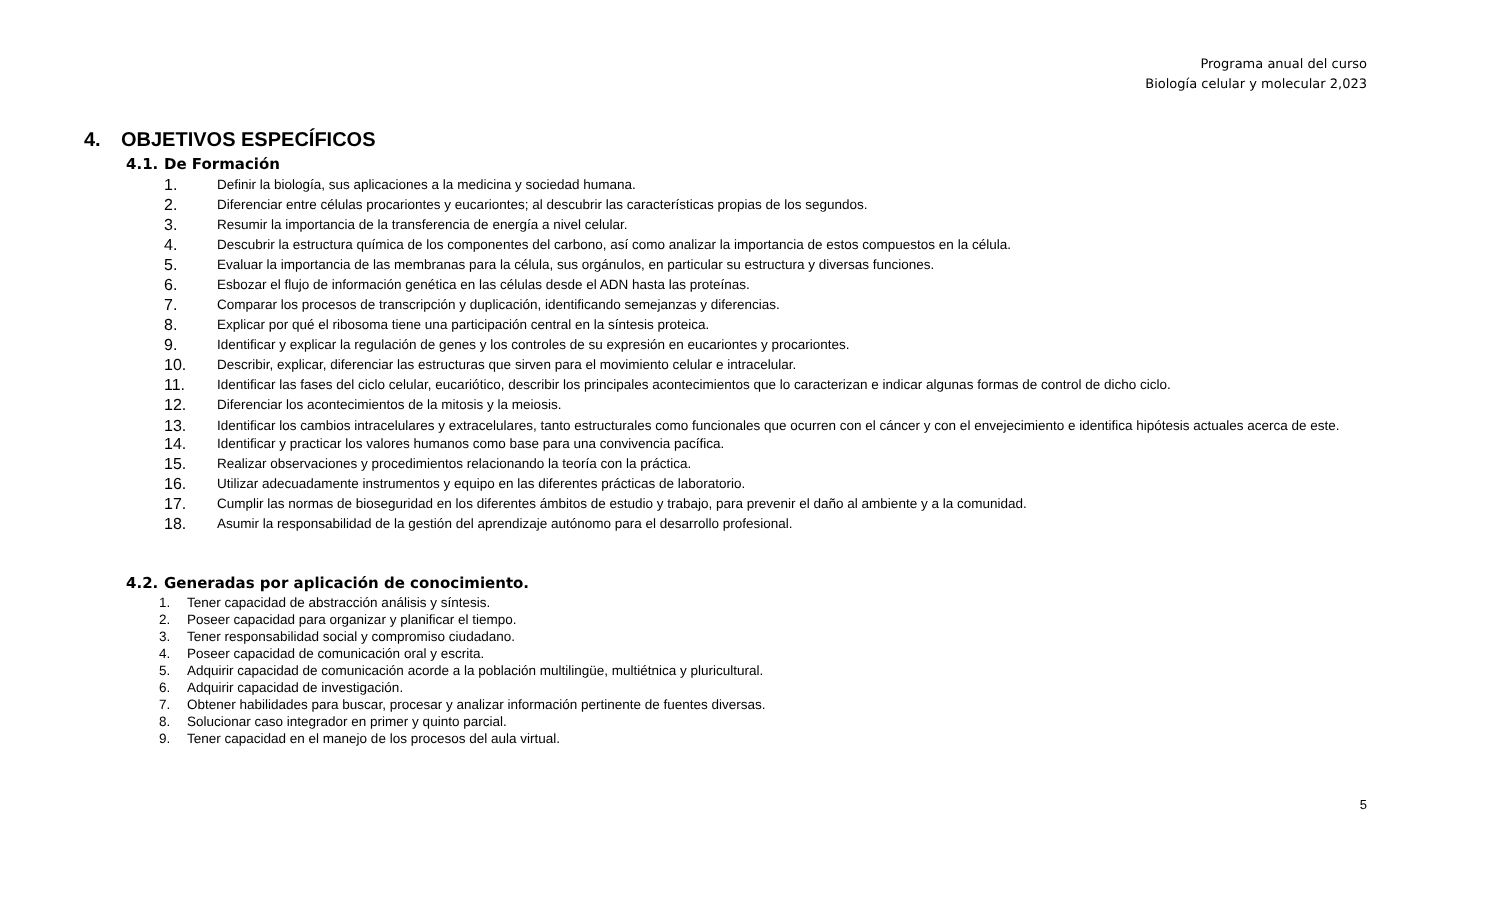Programa anual del curso
Biología celular y molecular 2,023
4. OBJETIVOS ESPECÍFICOS
4.1. De Formación
1.
Definir la biología, sus aplicaciones a la medicina y sociedad humana.
2. Diferenciar entre células procariontes y eucariontes; al descubrir las características propias de los segundos.
3. Resumir la importancia de la transferencia de energía a nivel celular.
4. Descubrir la estructura química de los componentes del carbono, así como analizar la importancia de estos compuestos en la célula.
5. Evaluar la importancia de las membranas para la célula, sus orgánulos, en particular su estructura y diversas funciones.
6. Esbozar el flujo de información genética en las células desde el ADN hasta las proteínas.
7. Comparar los procesos de transcripción y duplicación, identificando semejanzas y diferencias.
8. Explicar por qué el ribosoma tiene una participación central en la síntesis proteica.
9. Identificar y explicar la regulación de genes y los controles de su expresión en eucariontes y procariontes.
10. Describir, explicar, diferenciar las estructuras que sirven para el movimiento celular e intracelular.
11. Identificar las fases del ciclo celular, eucariótico, describir los principales acontecimientos que lo caracterizan e indicar algunas formas de control de dicho ciclo.
12. Diferenciar los acontecimientos de la mitosis y la meiosis.
13. Identificar los cambios intracelulares y extracelulares, tanto estructurales como funcionales que ocurren con el cáncer y con el envejecimiento e identifica hipótesis actuales acerca de este.
14. Identificar y practicar los valores humanos como base para una convivencia pacífica.
15. Realizar observaciones y procedimientos relacionando la teoría con la práctica.
16. Utilizar adecuadamente instrumentos y equipo en las diferentes prácticas de laboratorio.
17. Cumplir las normas de bioseguridad en los diferentes ámbitos de estudio y trabajo, para prevenir el daño al ambiente y a la comunidad.
18. Asumir la responsabilidad de la gestión del aprendizaje autónomo para el desarrollo profesional.
4.2. Generadas por aplicación de conocimiento.
1. Tener capacidad de abstracción análisis y síntesis.
2. Poseer capacidad para organizar y planificar el tiempo.
3. Tener responsabilidad social y compromiso ciudadano.
4. Poseer capacidad de comunicación oral y escrita.
5. Adquirir capacidad de comunicación acorde a la población multilingüe, multiétnica y pluricultural.
6. Adquirir capacidad de investigación.
7. Obtener habilidades para buscar, procesar y analizar información pertinente de fuentes diversas.
8. Solucionar caso integrador en primer y quinto parcial.
9. Tener capacidad en el manejo de los procesos del aula virtual.
5